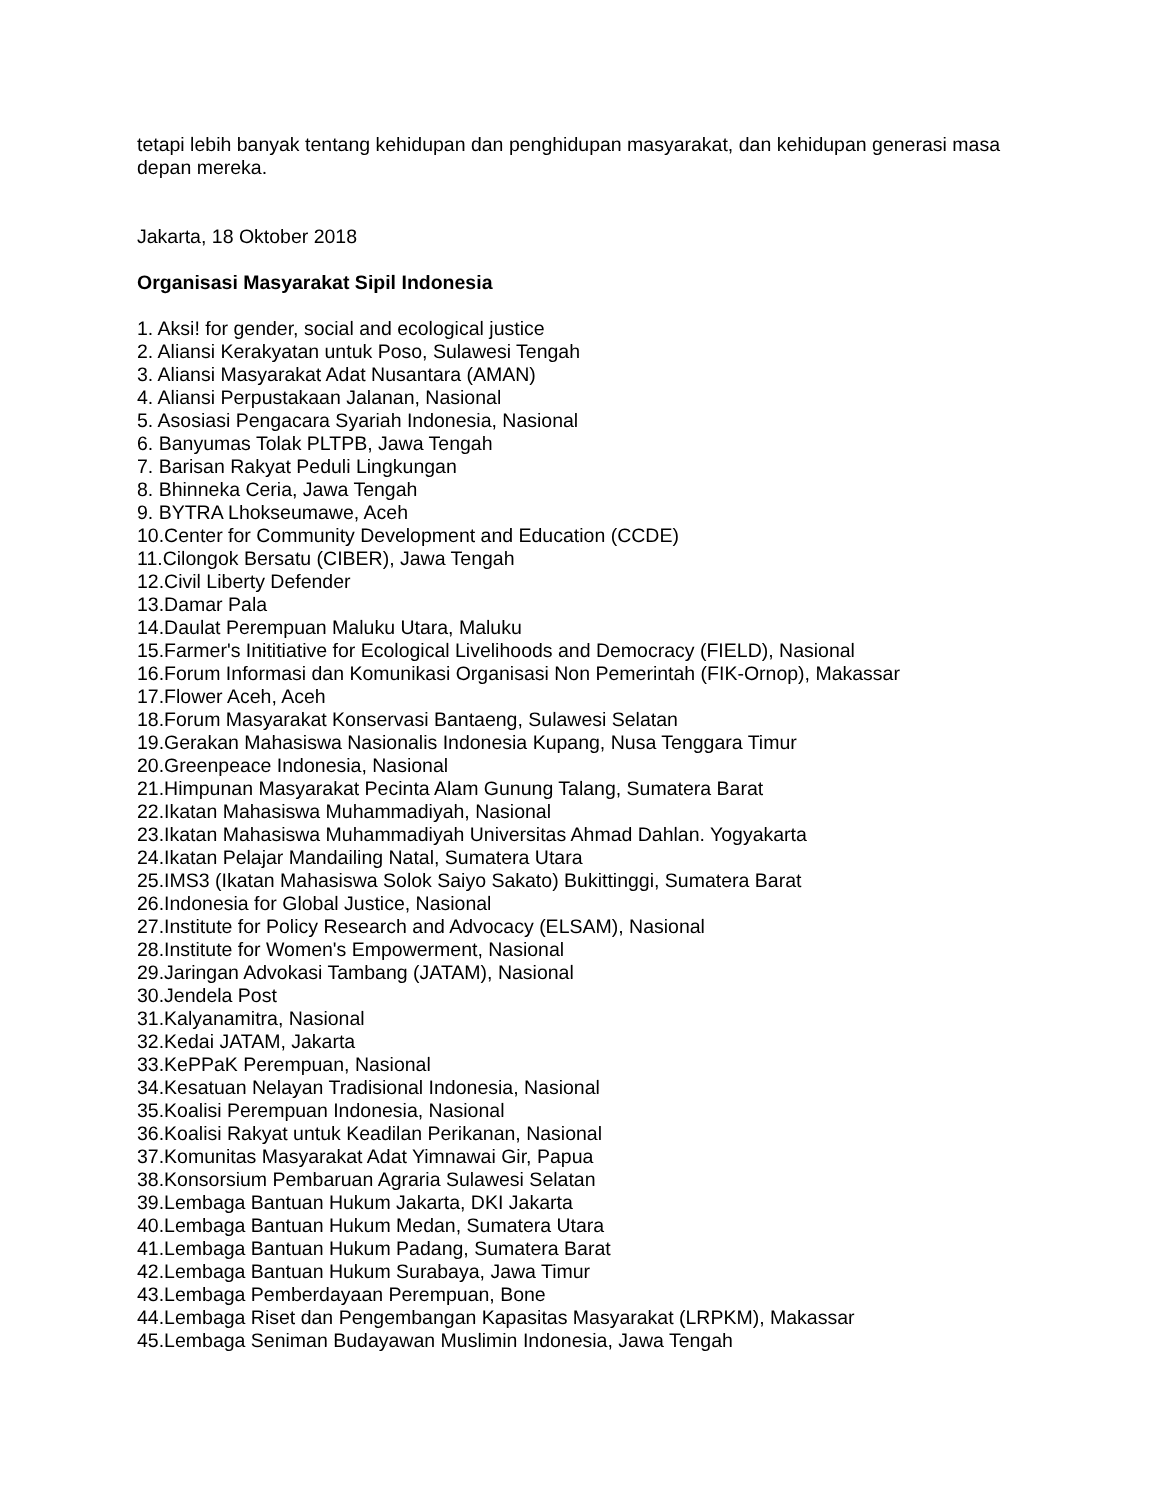tetapi lebih banyak tentang kehidupan dan penghidupan masyarakat, dan kehidupan generasi masa depan mereka.
Jakarta, 18 Oktober 2018
Organisasi Masyarakat Sipil Indonesia
1. Aksi! for gender, social and ecological justice
2. Aliansi Kerakyatan untuk Poso, Sulawesi Tengah
3. Aliansi Masyarakat Adat Nusantara (AMAN)
4. Aliansi Perpustakaan Jalanan, Nasional
5. Asosiasi Pengacara Syariah Indonesia, Nasional
6. Banyumas Tolak PLTPB, Jawa Tengah
7. Barisan Rakyat Peduli Lingkungan
8. Bhinneka Ceria, Jawa Tengah
9. BYTRA Lhokseumawe, Aceh
10.Center for Community Development and Education (CCDE)
11.Cilongok Bersatu (CIBER), Jawa Tengah
12.Civil Liberty Defender
13.Damar Pala
14.Daulat Perempuan Maluku Utara, Maluku
15.Farmer's Inititiative for Ecological Livelihoods and Democracy (FIELD), Nasional
16.Forum Informasi dan Komunikasi Organisasi Non Pemerintah (FIK-Ornop), Makassar
17.Flower Aceh, Aceh
18.Forum Masyarakat Konservasi Bantaeng, Sulawesi Selatan
19.Gerakan Mahasiswa Nasionalis Indonesia Kupang, Nusa Tenggara Timur
20.Greenpeace Indonesia, Nasional
21.Himpunan Masyarakat Pecinta Alam Gunung Talang, Sumatera Barat
22.Ikatan Mahasiswa Muhammadiyah, Nasional
23.Ikatan Mahasiswa Muhammadiyah Universitas Ahmad Dahlan. Yogyakarta
24.Ikatan Pelajar Mandailing Natal, Sumatera Utara
25.IMS3 (Ikatan Mahasiswa Solok Saiyo Sakato) Bukittinggi, Sumatera Barat
26.Indonesia for Global Justice, Nasional
27.Institute for Policy Research and Advocacy (ELSAM), Nasional
28.Institute for Women's Empowerment, Nasional
29.Jaringan Advokasi Tambang (JATAM), Nasional
30.Jendela Post
31.Kalyanamitra, Nasional
32.Kedai JATAM, Jakarta
33.KePPaK Perempuan, Nasional
34.Kesatuan Nelayan Tradisional Indonesia, Nasional
35.Koalisi Perempuan Indonesia, Nasional
36.Koalisi Rakyat untuk Keadilan Perikanan, Nasional
37.Komunitas Masyarakat Adat Yimnawai Gir, Papua
38.Konsorsium Pembaruan Agraria Sulawesi Selatan
39.Lembaga Bantuan Hukum Jakarta, DKI Jakarta
40.Lembaga Bantuan Hukum Medan, Sumatera Utara
41.Lembaga Bantuan Hukum Padang, Sumatera Barat
42.Lembaga Bantuan Hukum Surabaya, Jawa Timur
43.Lembaga Pemberdayaan Perempuan, Bone
44.Lembaga Riset dan Pengembangan Kapasitas Masyarakat (LRPKM), Makassar
45.Lembaga Seniman Budayawan Muslimin Indonesia, Jawa Tengah